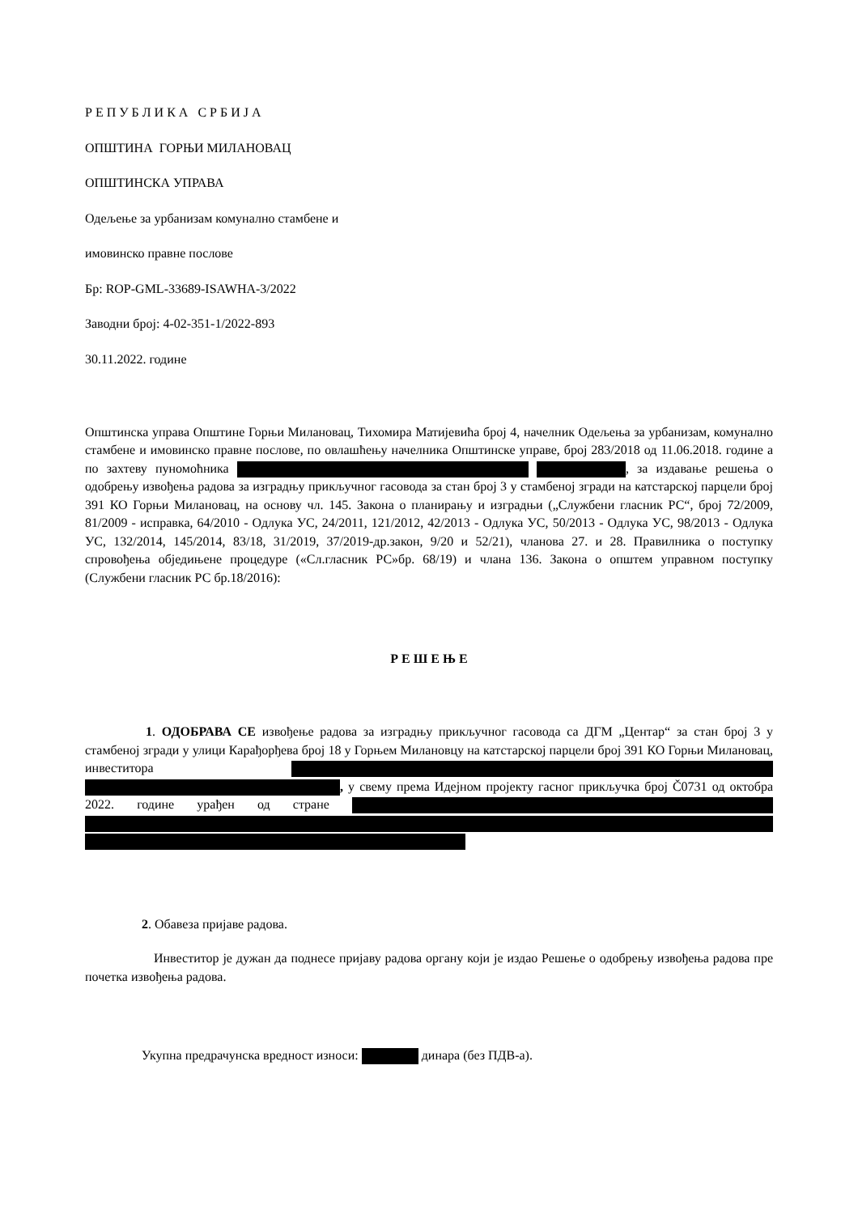Р Е П У Б Л И К А С Р Б И Ј А
ОПШТИНА ГОРЊИ МИЛАНОВАЦ
ОПШТИНСКА УПРАВА
Одељење за урбанизам комунално стамбене и
имовинско правне послове
Бр: ROP-GML-33689-ISAWHA-3/2022
Заводни број: 4-02-351-1/2022-893
30.11.2022. године
Општинска управа Општине Горњи Милановац, Тихомира Матијевића број 4, начелник Одељења за урбанизам, комунално стамбене и имовинско правне послове, по овлашћењу начелника Општинске управе, број 283/2018 од 11.06.2018. године а по захтеву пуномоћника , за издавање решења о одобрењу извођења радова за изградњу прикључног гасовода за стан број 3 у стамбеној згради на катстарској парцели број 391 КО Горњи Милановац, на основу чл. 145. Закона о планирању и изградњи („Службени гласник РС“, број 72/2009, 81/2009 - исправка, 64/2010 - Одлука УС, 24/2011, 121/2012, 42/2013 - Одлука УС, 50/2013 - Одлука УС, 98/2013 - Одлука УС, 132/2014, 145/2014, 83/18, 31/2019, 37/2019-др.закон, 9/20 и 52/21), чланова 27. и 28. Правилника о поступку спровођења обједињене процедуре («Сл.гласник РС»бр. 68/19) и члана 136. Закона о општем управном поступку (Службени гласник РС бр.18/2016):
Р Е Ш Е Њ Е
1. ОДОБРАВА СЕ извођење радова за изградњу прикључног гасовода са ДГМ „Центар“ за стан број 3 у стамбеној згради у улици Карађорђева број 18 у Горњем Милановцу на катстарској парцели број 391 КО Горњи Милановац, инвеститора , у свему према Идејном пројекту гасног прикључка број Č0731 од октобра 2022. године урађен од стране
2. Обавеза пријаве радова.
Инвеститор је дужан да поднесе пријаву радова органу који је издао Решење о одобрењу извођења радова пре почетка извођења радова.
Укупна предрачунска вредност износи: динара (без ПДВ-а).